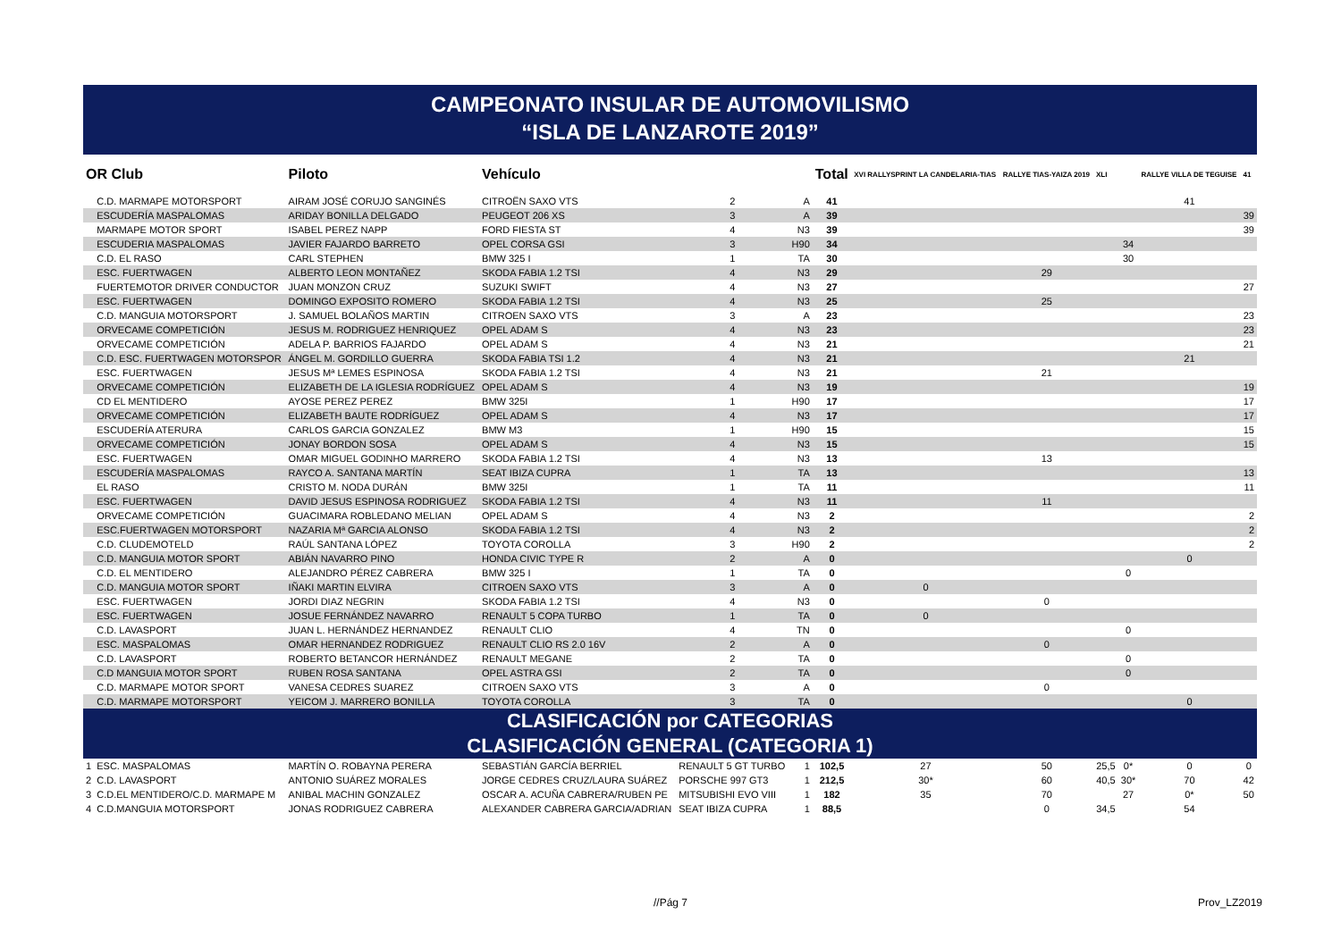CAMPEONATO INSULAR DE AUTOMOVILISMO
“ISLA DE LANZAROTE 2019”
| OR Club | | Piloto | Vehículo | | | Total | XVI RALLYSPRINT LA CANDELARIA-TIAS | RALLYE TIAS-YAIZA 2019 | XLI | | RALLYE VILLA DE TEGUISE | 41 |
| --- | --- | --- | --- | --- | --- | --- | --- | --- | --- | --- | --- | --- |
| | C.D. MARMAPE MOTORSPORT | AIRAM JOSÉ CORUJO SANGINÉS | CITROËN SAXO VTS | 2 | A | 41 | | | | | 41 | |
| | ESCUDERÍA MASPALOMAS | ARIDAY BONILLA DELGADO | PEUGEOT 206 XS | 3 | A | 39 | | | | | | 39 |
| | MARMAPE MOTOR SPORT | ISABEL PEREZ NAPP | FORD FIESTA ST | 4 | N3 | 39 | | | | | | 39 |
| | ESCUDERIA MASPALOMAS | JAVIER FAJARDO BARRETO | OPEL CORSA GSI | 3 | H90 | 34 | | | | 34 | | |
| | C.D. EL RASO | CARL STEPHEN | BMW 325 I | 1 | TA | 30 | | | | 30 | | |
| | ESC. FUERTWAGEN | ALBERTO LEON MONTAÑEZ | SKODA FABIA 1.2 TSI | 4 | N3 | 29 | | 29 | | | | |
| | FUERTEMOTOR DRIVER CONDUCTOR | JUAN MONZON CRUZ | SUZUKI SWIFT | 4 | N3 | 27 | | | | | | 27 |
| | ESC. FUERTWAGEN | DOMINGO EXPOSITO ROMERO | SKODA FABIA 1.2 TSI | 4 | N3 | 25 | | 25 | | | | |
| | C.D. MANGUIA MOTORSPORT | J. SAMUEL BOLAÑOS MARTIN | CITROEN SAXO VTS | 3 | A | 23 | | | | | | 23 |
| | ORVECAME COMPETICIÓN | JESUS M. RODRIGUEZ HENRIQUEZ | OPEL ADAM S | 4 | N3 | 23 | | | | | | 23 |
| | ORVECAME COMPETICIÓN | ADELA P. BARRIOS FAJARDO | OPEL ADAM S | 4 | N3 | 21 | | | | | | 21 |
| | C.D. ESC. FUERTWAGEN MOTORSPOR | ÁNGEL M. GORDILLO GUERRA | SKODA FABIA TSI 1.2 | 4 | N3 | 21 | | | | | 21 | |
| | ESC. FUERTWAGEN | JESUS Mª LEMES ESPINOSA | SKODA FABIA 1.2 TSI | 4 | N3 | 21 | | 21 | | | | |
| | ORVECAME COMPETICIÓN | ELIZABETH DE LA IGLESIA RODRÍGUEZ | OPEL ADAM S | 4 | N3 | 19 | | | | | | 19 |
| | CD EL MENTIDERO | AYOSE PEREZ PEREZ | BMW 325I | 1 | H90 | 17 | | | | | | 17 |
| | ORVECAME COMPETICIÓN | ELIZABETH BAUTE RODRÍGUEZ | OPEL ADAM S | 4 | N3 | 17 | | | | | | 17 |
| | ESCUDERÍA ATERURA | CARLOS GARCIA GONZALEZ | BMW M3 | 1 | H90 | 15 | | | | | | 15 |
| | ORVECAME COMPETICIÓN | JONAY BORDON SOSA | OPEL ADAM S | 4 | N3 | 15 | | | | | | 15 |
| | ESC. FUERTWAGEN | OMAR MIGUEL GODINHO MARRERO | SKODA FABIA 1.2 TSI | 4 | N3 | 13 | | 13 | | | | |
| | ESCUDERÍA MASPALOMAS | RAYCO A. SANTANA MARTÍN | SEAT IBIZA CUPRA | 1 | TA | 13 | | | | | | 13 |
| | EL RASO | CRISTO M. NODA DURÁN | BMW 325I | 1 | TA | 11 | | | | | | 11 |
| | ESC. FUERTWAGEN | DAVID JESUS ESPINOSA RODRIGUEZ | SKODA FABIA 1.2 TSI | 4 | N3 | 11 | | 11 | | | | |
| | ORVECAME COMPETICIÓN | GUACIMARA ROBLEDANO MELIAN | OPEL ADAM S | 4 | N3 | 2 | | | | | | 2 |
| | ESC.FUERTWAGEN MOTORSPORT | NAZARIA Mª GARCIA ALONSO | SKODA FABIA 1.2 TSI | 4 | N3 | 2 | | | | | | 2 |
| | C.D. CLUDEMOTELD | RAÚL SANTANA LÓPEZ | TOYOTA COROLLA | 3 | H90 | 2 | | | | | | 2 |
| | C.D. MANGUIA MOTOR SPORT | ABIÁN NAVARRO PINO | HONDA CIVIC TYPE R | 2 | A | 0 | | | | | 0 | |
| | C.D. EL MENTIDERO | ALEJANDRO PÉREZ CABRERA | BMW 325 I | 1 | TA | 0 | | | | 0 | | |
| | C.D. MANGUIA MOTOR SPORT | IÑAKI MARTIN ELVIRA | CITROEN SAXO VTS | 3 | A | 0 | 0 | | | | | |
| | ESC. FUERTWAGEN | JORDI DIAZ NEGRIN | SKODA FABIA 1.2 TSI | 4 | N3 | 0 | | 0 | | | | |
| | ESC. FUERTWAGEN | JOSUE FERNÁNDEZ NAVARRO | RENAULT 5 COPA TURBO | 1 | TA | 0 | 0 | | | | | |
| | C.D. LAVASPORT | JUAN L. HERNÁNDEZ HERNANDEZ | RENAULT CLIO | 4 | TN | 0 | | | | 0 | | |
| | ESC. MASPALOMAS | OMAR HERNANDEZ RODRIGUEZ | RENAULT CLIO RS 2.0 16V | 2 | A | 0 | | 0 | | | | |
| | C.D. LAVASPORT | ROBERTO BETANCOR HERNÁNDEZ | RENAULT MEGANE | 2 | TA | 0 | | | | 0 | | |
| | C.D MANGUIA MOTOR SPORT | RUBEN ROSA SANTANA | OPEL ASTRA GSI | 2 | TA | 0 | | | | 0 | | |
| | C.D. MARMAPE MOTOR SPORT | VANESA CEDRES SUAREZ | CITROEN SAXO VTS | 3 | A | 0 | | 0 | | | | |
| | C.D. MARMAPE MOTORSPORT | YEICOM J. MARRERO BONILLA | TOYOTA COROLLA | 3 | TA | 0 | | | | | 0 | |
| CLASIFICACIÓN por CATEGORIAS | | | | | | | | | | | | |
| CLASIFICACIÓN GENERAL (CATEGORIA 1) | | | | | | | | | | | | |
| 1 | ESC. MASPALOMAS | MARTÍN O. ROBAYNA PERERA | SEBASTIÁN GARCÍA BERRIEL | RENAULT 5 GT TURBO | 1 | 102,5 | 27 | 50 | 25,5 | 0* | 0 | 0 |
| 2 | C.D. LAVASPORT | ANTONIO SUÁREZ MORALES | JORGE CEDRES CRUZ/LAURA SUÁREZ | PORSCHE 997 GT3 | 1 | 212,5 | 30* | 60 | 40,5 | 30* | 70 | 42 |
| 3 | C.D.EL MENTIDERO/C.D. MARMAPE M | ANIBAL MACHIN GONZALEZ | OSCAR A. ACUÑA CABRERA/RUBEN PE | MITSUBISHI EVO VIII | 1 | 182 | 35 | 70 | | 27 | 0* | 50 |
| 4 | C.D.MANGUIA MOTORSPORT | JONAS RODRIGUEZ CABRERA | ALEXANDER CABRERA GARCIA/ADRIAN | SEAT IBIZA CUPRA | 1 | 88,5 | | 0 | 34,5 | | 54 | |
//Pág 7 Prov_LZ2019